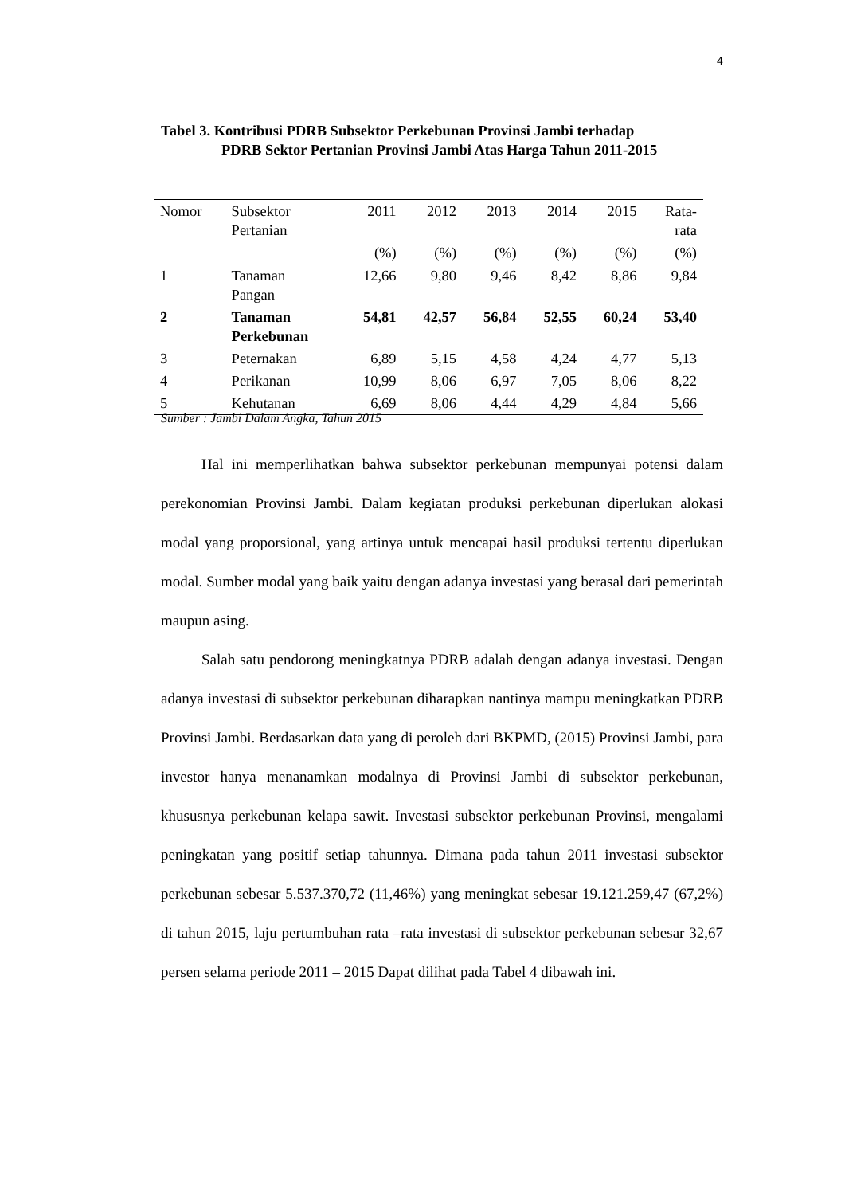4
Tabel 3. Kontribusi PDRB Subsektor Perkebunan Provinsi Jambi terhadap
PDRB Sektor Pertanian Provinsi Jambi Atas Harga Tahun 2011-2015
| Nomor | Subsektor Pertanian | 2011 | 2012 | 2013 | 2014 | 2015 | Rata- rata |
| --- | --- | --- | --- | --- | --- | --- | --- |
| | | (%) | (%) | (%) | (%) | (%) | (%) |
| 1 | Tanaman Pangan | 12,66 | 9,80 | 9,46 | 8,42 | 8,86 | 9,84 |
| 2 | Tanaman Perkebunan | 54,81 | 42,57 | 56,84 | 52,55 | 60,24 | 53,40 |
| 3 | Peternakan | 6,89 | 5,15 | 4,58 | 4,24 | 4,77 | 5,13 |
| 4 | Perikanan | 10,99 | 8,06 | 6,97 | 7,05 | 8,06 | 8,22 |
| 5 | Kehutanan | 6,69 | 8,06 | 4,44 | 4,29 | 4,84 | 5,66 |
Sumber : Jambi Dalam Angka, Tahun 2015
Hal ini memperlihatkan bahwa subsektor perkebunan mempunyai potensi dalam perekonomian Provinsi Jambi. Dalam kegiatan produksi perkebunan diperlukan alokasi modal yang proporsional, yang artinya untuk mencapai hasil produksi tertentu diperlukan modal. Sumber modal yang baik yaitu dengan adanya investasi yang berasal dari pemerintah maupun asing.
Salah satu pendorong meningkatnya PDRB adalah dengan adanya investasi. Dengan adanya investasi di subsektor perkebunan diharapkan nantinya mampu meningkatkan PDRB Provinsi Jambi. Berdasarkan data yang di peroleh dari BKPMD, (2015) Provinsi Jambi, para investor hanya menanamkan modalnya di Provinsi Jambi di subsektor perkebunan, khususnya perkebunan kelapa sawit. Investasi subsektor perkebunan Provinsi, mengalami peningkatan yang positif setiap tahunnya. Dimana pada tahun 2011 investasi subsektor perkebunan sebesar 5.537.370,72 (11,46%) yang meningkat sebesar 19.121.259,47 (67,2%) di tahun 2015, laju pertumbuhan rata –rata investasi di subsektor perkebunan sebesar 32,67 persen selama periode 2011 – 2015 Dapat dilihat pada Tabel 4 dibawah ini.